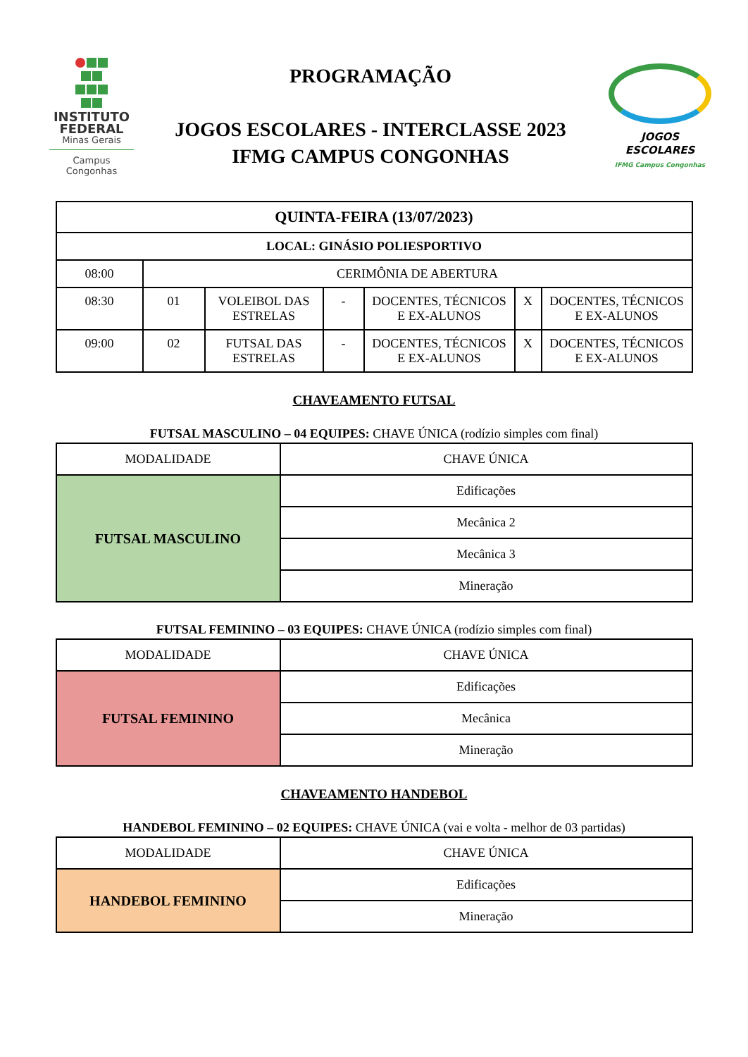INSTITUTO FEDERAL
Minas Gerais
Campus
Congonhas
PROGRAMAÇÃO
JOGOS ESCOLARES - INTERCLASSE 2023
IFMG CAMPUS CONGONHAS
JOGOS ESCOLARES
IFMG Campus Congonhas
| QUINTA-FEIRA (13/07/2023) | | | | | | |
| --- | --- | --- | --- | --- | --- | --- |
| LOCAL: GINÁSIO POLIESPORTIVO | | | | | | |
| 08:00 | CERIMÔNIA DE ABERTURA | | | | | |
| 08:30 | 01 | VOLEIBOL DAS ESTRELAS | - | DOCENTES, TÉCNICOS E EX-ALUNOS | X | DOCENTES, TÉCNICOS E EX-ALUNOS |
| 09:00 | 02 | FUTSAL DAS ESTRELAS | - | DOCENTES, TÉCNICOS E EX-ALUNOS | X | DOCENTES, TÉCNICOS E EX-ALUNOS |
CHAVEAMENTO FUTSAL
FUTSAL MASCULINO – 04 EQUIPES: CHAVE ÚNICA (rodízio simples com final)
| MODALIDADE | CHAVE ÚNICA |
| FUTSAL MASCULINO | Edificações |
| | Mecânica 2 |
| | Mecânica 3 |
| | Mineração |
FUTSAL FEMININO – 03 EQUIPES: CHAVE ÚNICA (rodízio simples com final)
| MODALIDADE | CHAVE ÚNICA |
| FUTSAL FEMININO | Edificações |
| | Mecânica |
| | Mineração |
CHAVEAMENTO HANDEBOL
HANDEBOL FEMININO – 02 EQUIPES: CHAVE ÚNICA (vai e volta - melhor de 03 partidas)
| MODALIDADE | CHAVE ÚNICA |
| HANDEBOL FEMININO | Edificações |
| | Mineração |